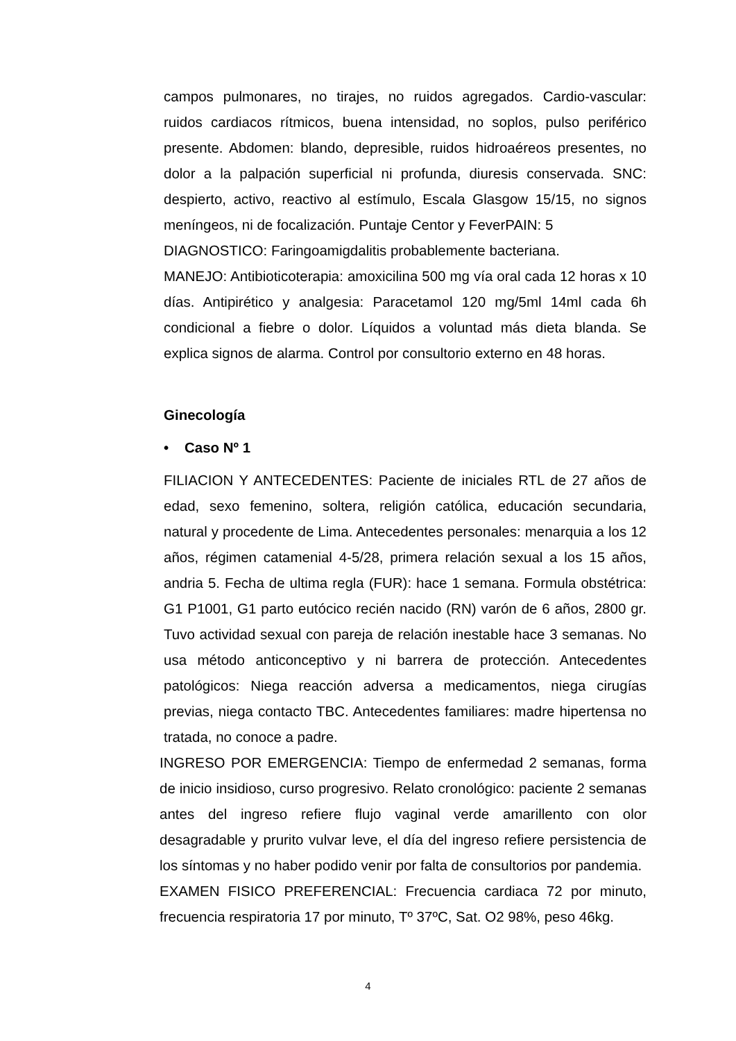campos pulmonares, no tirajes, no ruidos agregados. Cardio-vascular: ruidos cardiacos rítmicos, buena intensidad, no soplos, pulso periférico presente. Abdomen: blando, depresible, ruidos hidroaéreos presentes, no dolor a la palpación superficial ni profunda, diuresis conservada. SNC: despierto, activo, reactivo al estímulo, Escala Glasgow 15/15, no signos meníngeos, ni de focalización. Puntaje Centor y FeverPAIN: 5
DIAGNOSTICO: Faringoamigdalitis probablemente bacteriana.
MANEJO: Antibioticoterapia: amoxicilina 500 mg vía oral cada 12 horas x 10 días. Antipirético y analgesia: Paracetamol 120 mg/5ml 14ml cada 6h condicional a fiebre o dolor. Líquidos a voluntad más dieta blanda. Se explica signos de alarma. Control por consultorio externo en 48 horas.
Ginecología
• Caso Nº 1
FILIACION Y ANTECEDENTES: Paciente de iniciales RTL de 27 años de edad, sexo femenino, soltera, religión católica, educación secundaria, natural y procedente de Lima. Antecedentes personales: menarquia a los 12 años, régimen catamenial 4-5/28, primera relación sexual a los 15 años, andria 5. Fecha de ultima regla (FUR): hace 1 semana. Formula obstétrica: G1 P1001, G1 parto eutócico recién nacido (RN) varón de 6 años, 2800 gr. Tuvo actividad sexual con pareja de relación inestable hace 3 semanas. No usa método anticonceptivo y ni barrera de protección. Antecedentes patológicos: Niega reacción adversa a medicamentos, niega cirugías previas, niega contacto TBC. Antecedentes familiares: madre hipertensa no tratada, no conoce a padre.
INGRESO POR EMERGENCIA: Tiempo de enfermedad 2 semanas, forma de inicio insidioso, curso progresivo. Relato cronológico: paciente 2 semanas antes del ingreso refiere flujo vaginal verde amarillento con olor desagradable y prurito vulvar leve, el día del ingreso refiere persistencia de los síntomas y no haber podido venir por falta de consultorios por pandemia.
EXAMEN FISICO PREFERENCIAL: Frecuencia cardiaca 72 por minuto, frecuencia respiratoria 17 por minuto, Tº 37ºC, Sat. O2 98%, peso 46kg.
4